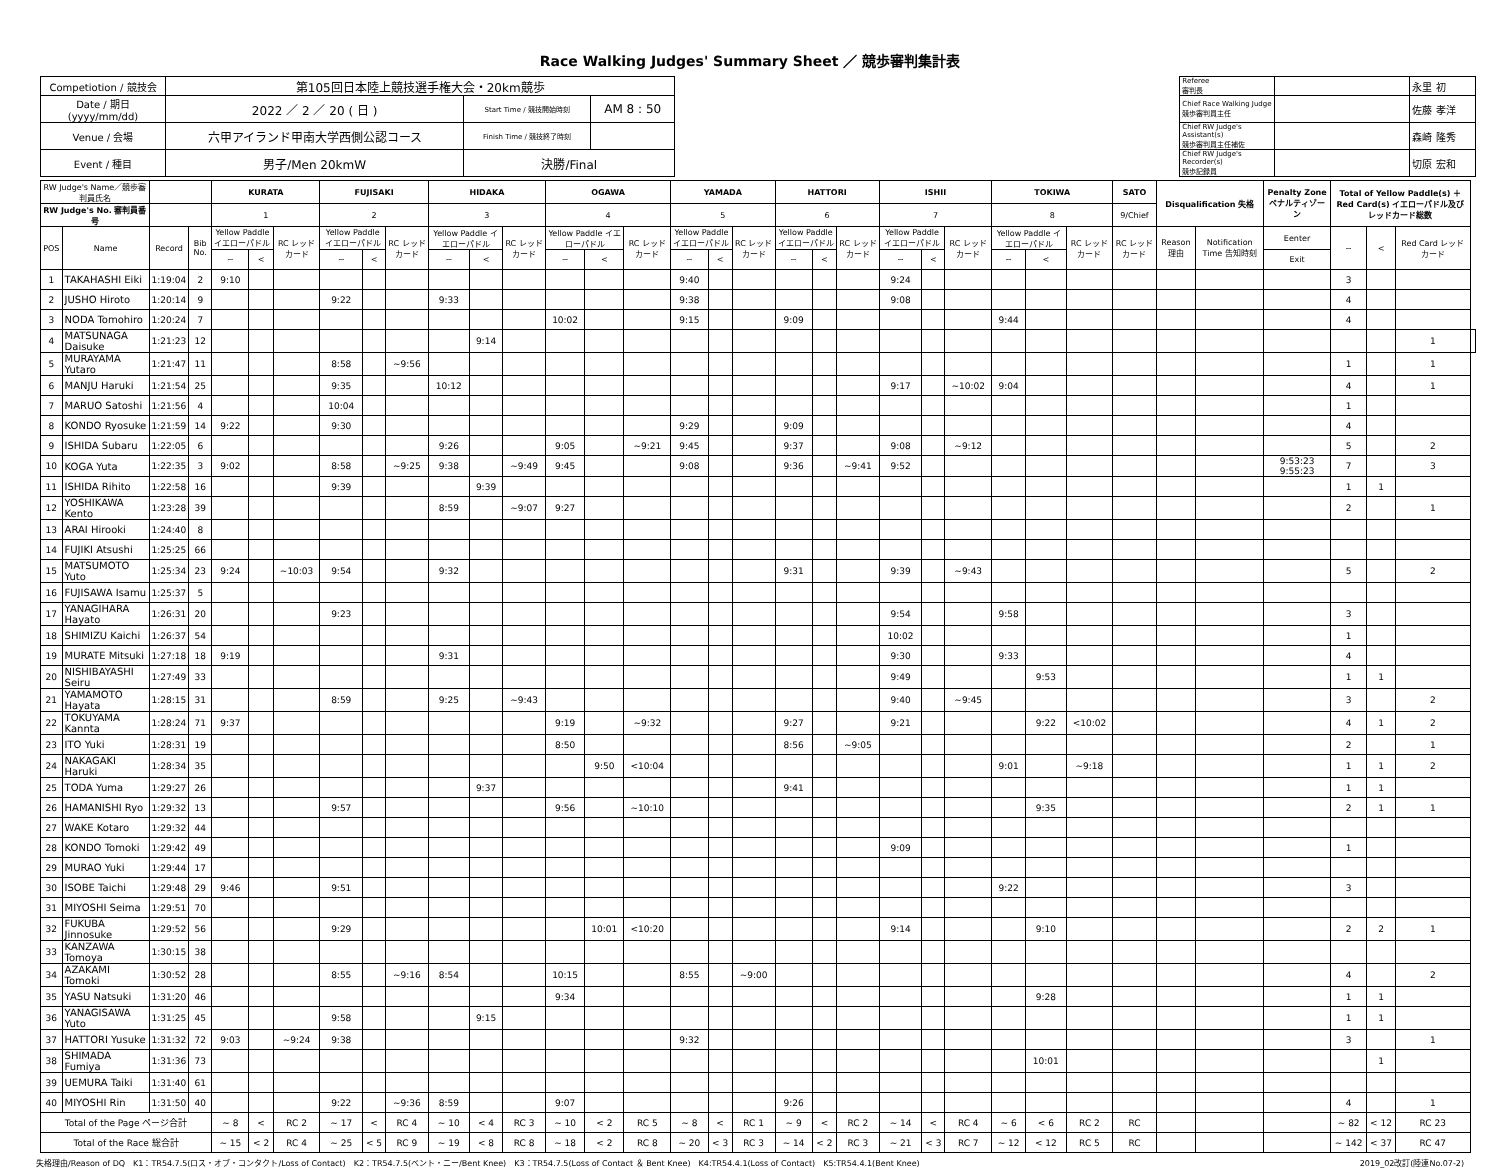Race Walking Judges' Summary Sheet ／ 競歩審判集計表
| Competiotion / 競技会 | 第105回日本陸上競技選手権大会・20km競歩 | | | | Referee 審判長 | | 永里 初 |
| Date / 期日(yyyy/mm/dd) | 2022 ／ 2 ／ 20 ( 日 ) | Start Time / 競技開始時刻 | AM 8 : 50 | | Chief Race Walking Judge 競歩審判員主任 | | 佐藤 孝洋 |
| Venue / 会場 | 六甲アイランド甲南大学西側公認コース | Finish Time / 競技終了時刻 | | | Chief RW Judge's Assistant(s) 競歩審判員主任補佐 | | 森崎 隆秀 |
| Event / 種目 | 男子/Men 20kmW | 決勝/Final | | | Chief RW Judge's Recorder(s) 競歩記録員 | | 切原 宏和 |
| RW Judge's Name／競歩審判員氏名 | | | | KURATA | | | FUJISAKI | | | HIDAKA | | | OGAWA | | | YAMADA | | | HATTORI | | | ISHII | | | TOKIWA | | | SATO | Disqualification 失格 | | Penalty Zone ペナルティゾーン | Total of Yellow Paddle(s) ＋ Red Card(s) イエローパドル及びレッドカード総数 | | | |
| --- | --- | --- | --- | --- | --- | --- | --- | --- | --- | --- | --- | --- | --- | --- | --- | --- | --- | --- | --- | --- | --- | --- | --- | --- | --- | --- | --- | --- | --- | --- | --- | --- | --- | --- | --- |
| RW Judge's No. 審判員番号 | | | | 1 | | | 2 | | | 3 | | | 4 | | | 5 | | | 6 | | | 7 | | | 8 | | | 9/Chief | | | | | | | |
| POS | Name | Record | Bib No. | Yellow Paddle イエローパドル | | RC レッドカード | Yellow Paddle イエローパドル | | RC レッドカード | Yellow Paddle イエローパドル | | RC レッドカード | Yellow Paddle イエローパドル | | RC レッドカード | Yellow Paddle イエローパドル | | RC レッドカード | Yellow Paddle イエローパドル | | RC レッドカード | Yellow Paddle イエローパドル | | RC レッドカード | Yellow Paddle イエローパドル | | RC レッドカード | RC レッドカード | Reason 理由 | Notification Time 告知時刻 | Eenter | ~ | < | Red Card レッドカード | |
| | | | | ~ | < | | ~ | < | | ~ | < | | ~ | < | | ~ | < | | ~ | < | | ~ | < | | ~ | < | | | | | Exit | | | | |
| 1 | TAKAHASHI Eiki | 1:19:04 | 2 | 9:10 | | | | | | | | | | | | 9:40 | | | | | | 9:24 | | | | | | | | | | 3 | | | |
| 2 | JUSHO Hiroto | 1:20:14 | 9 | | | | 9:22 | | | 9:33 | | | | | | 9:38 | | | | | | 9:08 | | | | | | | | | | 4 | | | |
| 3 | NODA Tomohiro | 1:20:24 | 7 | | | | | | | | | | 10:02 | | | 9:15 | | | 9:09 | | | | | | 9:44 | | | | | | | 4 | | | |
| 4 | MATSUNAGA Daisuke | 1:21:23 | 12 | | | | | | | | 9:14 | | | | | | | | | | | | | | | | | | | | | | | 1 | |
| 5 | MURAYAMA Yutaro | 1:21:47 | 11 | | | | 8:58 | | ~9:56 | | | | | | | | | | | | | | | | | | | | | | | 1 | | 1 | |
| 6 | MANJU Haruki | 1:21:54 | 25 | | | | 9:35 | | | 10:12 | | | | | | | | | | | | 9:17 | | ~10:02 | 9:04 | | | | | | | 4 | | 1 | |
| 7 | MARUO Satoshi | 1:21:56 | 4 | | | | 10:04 | | | | | | | | | | | | | | | | | | | | | | | | | 1 | | | |
| 8 | KONDO Ryosuke | 1:21:59 | 14 | 9:22 | | | 9:30 | | | | | | | | | 9:29 | | | 9:09 | | | | | | | | | | | | | 4 | | | |
| 9 | ISHIDA Subaru | 1:22:05 | 6 | | | | | | | 9:26 | | | 9:05 | | ~9:21 | 9:45 | | | 9:37 | | | 9:08 | | ~9:12 | | | | | | | | 5 | | 2 | |
| 10 | KOGA Yuta | 1:22:35 | 3 | 9:02 | | | 8:58 | | ~9:25 | 9:38 | | ~9:49 | 9:45 | | | 9:08 | | | 9:36 | | ~9:41 | 9:52 | | | | | | | | | 9:53:23 9:55:23 | 7 | | 3 | |
| 11 | ISHIDA Rihito | 1:22:58 | 16 | | | | 9:39 | | | | 9:39 | | | | | | | | | | | | | | | | | | | | | 1 | 1 | | |
| 12 | YOSHIKAWA Kento | 1:23:28 | 39 | | | | | | | 8:59 | | ~9:07 | 9:27 | | | | | | | | | | | | | | | | | | | 2 | | 1 | |
| 13 | ARAI Hirooki | 1:24:40 | 8 | | | | | | | | | | | | | | | | | | | | | | | | | | | | | | | | |
| 14 | FUJIKI Atsushi | 1:25:25 | 66 | | | | | | | | | | | | | | | | | | | | | | | | | | | | | | | | |
| 15 | MATSUMOTO Yuto | 1:25:34 | 23 | 9:24 | | ~10:03 | 9:54 | | | 9:32 | | | | | | | | | 9:31 | | | 9:39 | | ~9:43 | | | | | | | | 5 | | 2 | |
| 16 | FUJISAWA Isamu | 1:25:37 | 5 | | | | | | | | | | | | | | | | | | | | | | | | | | | | | | | | |
| 17 | YANAGIHARA Hayato | 1:26:31 | 20 | | | | 9:23 | | | | | | | | | | | | | | | 9:54 | | | 9:58 | | | | | | | 3 | | | |
| 18 | SHIMIZU Kaichi | 1:26:37 | 54 | | | | | | | | | | | | | | | | | | | 10:02 | | | | | | | | | | 1 | | | |
| 19 | MURATE Mitsuki | 1:27:18 | 18 | 9:19 | | | | | | 9:31 | | | | | | | | | | | | 9:30 | | | 9:33 | | | | | | | 4 | | | |
| 20 | NISHIBAYASHI Seiru | 1:27:49 | 33 | | | | | | | | | | | | | | | | | | | 9:49 | | | | 9:53 | | | | | | 1 | 1 | | |
| 21 | YAMAMOTO Hayata | 1:28:15 | 31 | | | | 8:59 | | | 9:25 | | ~9:43 | | | | | | | | | | 9:40 | | ~9:45 | | | | | | | | 3 | | 2 | |
| 22 | TOKUYAMA Kannta | 1:28:24 | 71 | 9:37 | | | | | | | | | 9:19 | | ~9:32 | | | | 9:27 | | | 9:21 | | | | 9:22 | <10:02 | | | | | 4 | 1 | 2 | |
| 23 | ITO Yuki | 1:28:31 | 19 | | | | | | | | | | 8:50 | | | | | | 8:56 | | ~9:05 | | | | | | | | | | | 2 | | 1 | |
| 24 | NAKAGAKI Haruki | 1:28:34 | 35 | | | | | | | | | | | 9:50 | <10:04 | | | | | | | | | | 9:01 | | ~9:18 | | | | | 1 | 1 | 2 | |
| 25 | TODA Yuma | 1:29:27 | 26 | | | | | | | | 9:37 | | | | | | | | 9:41 | | | | | | | | | | | | | 1 | 1 | | |
| 26 | HAMANISHI Ryo | 1:29:32 | 13 | | | | 9:57 | | | | | | 9:56 | | ~10:10 | | | | | | | | | | | 9:35 | | | | | | 2 | 1 | 1 | |
| 27 | WAKE Kotaro | 1:29:32 | 44 | | | | | | | | | | | | | | | | | | | | | | | | | | | | | | | | |
| 28 | KONDO Tomoki | 1:29:42 | 49 | | | | | | | | | | | | | | | | | | | 9:09 | | | | | | | | | | 1 | | | |
| 29 | MURAO Yuki | 1:29:44 | 17 | | | | | | | | | | | | | | | | | | | | | | | | | | | | | | | | |
| 30 | ISOBE Taichi | 1:29:48 | 29 | 9:46 | | | 9:51 | | | | | | | | | | | | | | | | | | 9:22 | | | | | | | 3 | | | |
| 31 | MIYOSHI Seima | 1:29:51 | 70 | | | | | | | | | | | | | | | | | | | | | | | | | | | | | | | | |
| 32 | FUKUBA Jinnosuke | 1:29:52 | 56 | | | | 9:29 | | | | | | | 10:01 | <10:20 | | | | | | | 9:14 | | | | 9:10 | | | | | | 2 | 2 | 1 | |
| 33 | KANZAWA Tomoya | 1:30:15 | 38 | | | | | | | | | | | | | | | | | | | | | | | | | | | | | | | | |
| 34 | AZAKAMI Tomoki | 1:30:52 | 28 | | | | 8:55 | | ~9:16 | 8:54 | | | 10:15 | | | 8:55 | | ~9:00 | | | | | | | | | | | | | | 4 | | 2 | |
| 35 | YASU Natsuki | 1:31:20 | 46 | | | | | | | | | | 9:34 | | | | | | | | | | | | | 9:28 | | | | | | 1 | 1 | | |
| 36 | YANAGISAWA Yuto | 1:31:25 | 45 | | | | 9:58 | | | | 9:15 | | | | | | | | | | | | | | | | | | | | | 1 | 1 | | |
| 37 | HATTORI Yusuke | 1:31:32 | 72 | 9:03 | | ~9:24 | 9:38 | | | | | | | | | 9:32 | | | | | | | | | | | | | | | | 3 | | 1 | |
| 38 | SHIMADA Fumiya | 1:31:36 | 73 | | | | | | | | | | | | | | | | | | | | | | | 10:01 | | | | | | | 1 | | |
| 39 | UEMURA Taiki | 1:31:40 | 61 | | | | | | | | | | | | | | | | | | | | | | | | | | | | | | | | |
| 40 | MIYOSHI Rin | 1:31:50 | 40 | | | | 9:22 | | ~9:36 | 8:59 | | | 9:07 | | | | | | 9:26 | | | | | | | | | | | | | 4 | | 1 | |
| Total of the Page ページ合計 | | | | ~ 8 | < | RC 2 | ~ 17 | < | RC 4 | ~ 10 | < 4 | RC 3 | ~ 10 | < 2 | RC 5 | ~ 8 | < | RC 1 | ~ 9 | < | RC 2 | ~ 14 | < | RC 4 | ~ 6 | < 6 | RC 2 | RC | | | | ~ 82 | < 12 | RC 23 | |
| Total of the Race 総合計 | | | | ~ 15 | < 2 | RC 4 | ~ 25 | < 5 | RC 9 | ~ 19 | < 8 | RC 8 | ~ 18 | < 2 | RC 8 | ~ 20 | < 3 | RC 3 | ~ 14 | < 2 | RC 3 | ~ 21 | < 3 | RC 7 | ~ 12 | < 12 | RC 5 | RC | | | | ~ 142 | < 37 | RC 47 | |
失格理由/Reason of DQ　K1：TR54.7.5(ロス・オブ・コンタクト/Loss of Contact)　K2：TR54.7.5(ベント・ニー/Bent Knee)　K3：TR54.7.5(Loss of Contact ＆ Bent Knee)　K4:TR54.4.1(Loss of Contact)　K5:TR54.4.1(Bent Knee) 2019_02改訂(陸連No.07-2)